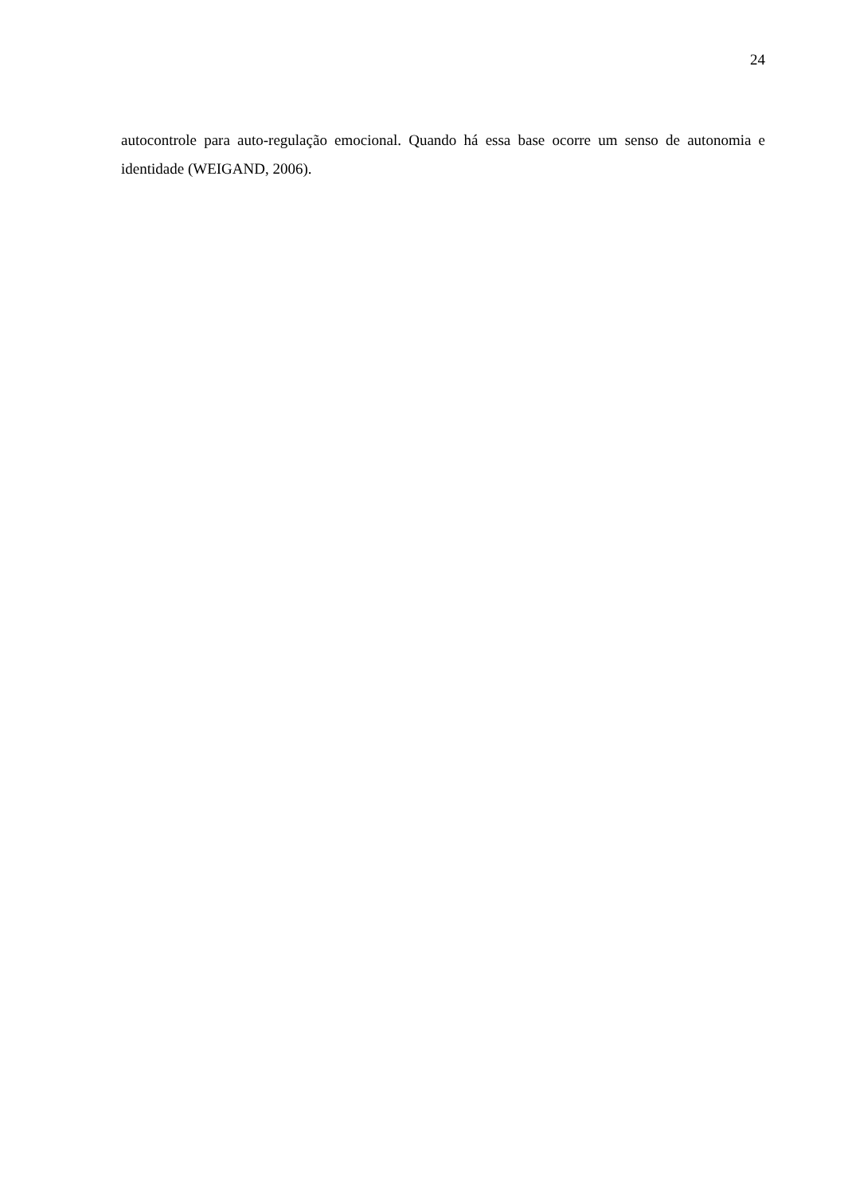24
autocontrole para auto-regulação emocional. Quando há essa base ocorre um senso de autonomia e identidade (WEIGAND, 2006).